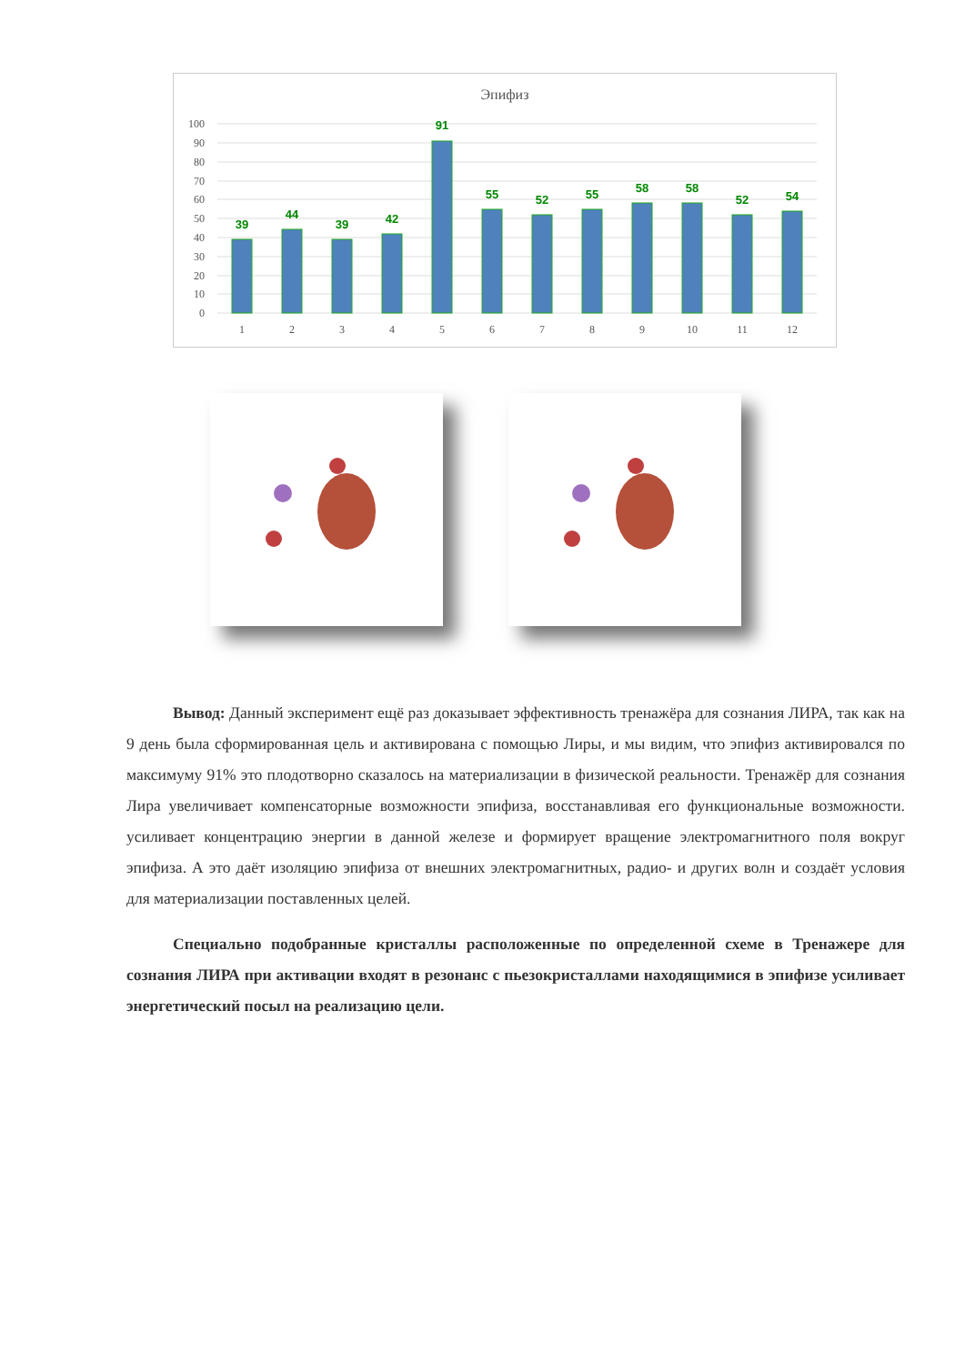Эпифиз
100
90
80
70
60
50
40
30
20
10
0
39
44
39
42
91
55
52
55
58
58
52
54
1
2
3
4
5
6
7
8
9
10
11
12
Вывод: Данный эксперимент ещё раз доказывает эффективность тренажёра для сознания ЛИРА, так как на 9 день была сформированная цель и активирована с помощью Лиры, и мы видим, что эпифиз активировался по максимуму 91% это плодотворно сказалось на материализации в физической реальности. Тренажёр для сознания Лира увеличивает компенсаторные возможности эпифиза, восстанавливая его функциональные возможности. усиливает концентрацию энергии в данной железе и формирует вращение электромагнитного поля вокруг эпифиза. А это даёт изоляцию эпифиза от внешних электромагнитных, радио- и других волн и создаёт условия для материализации поставленных целей.
Специально подобранные кристаллы расположенные по определенной схеме в Тренажере для сознания ЛИРА при активации входят в резонанс с пьезокристаллами находящимися в эпифизе усиливает энергетический посыл на реализацию цели.